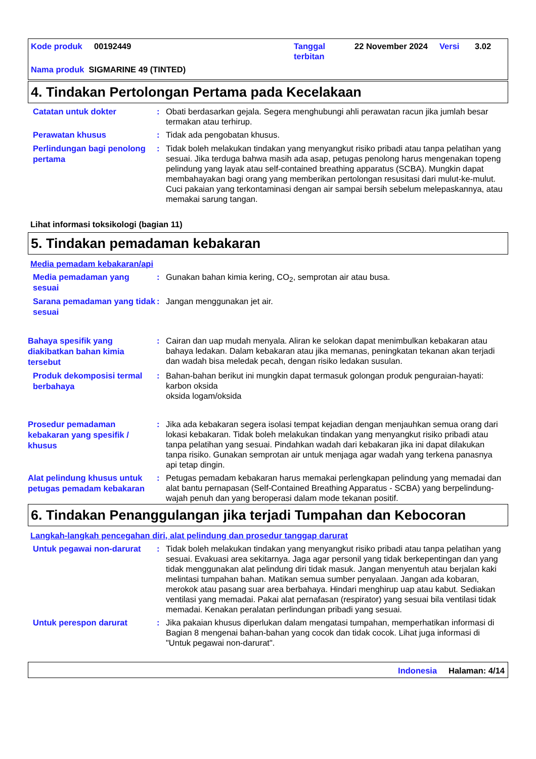Kode produk 00192449 Tanggal
terbitan
22 November 2024 Versi 3.02
Nama produk SIGMARINE 49 (TINTED)
4. Tindakan Pertolongan Pertama pada Kecelakaan
Catatan untuk dokter
: Obati berdasarkan gejala. Segera menghubungi ahli perawatan racun jika jumlah besar termakan atau terhirup.
Perawatan khusus
: Tidak ada pengobatan khusus.
Perlindungan bagi penolong pertama
: Tidak boleh melakukan tindakan yang menyangkut risiko pribadi atau tanpa pelatihan yang sesuai. Jika terduga bahwa masih ada asap, petugas penolong harus mengenakan topeng pelindung yang layak atau self-contained breathing apparatus (SCBA). Mungkin dapat membahayakan bagi orang yang memberikan pertolongan resusitasi dari mulut-ke-mulut. Cuci pakaian yang terkontaminasi dengan air sampai bersih sebelum melepaskannya, atau memakai sarung tangan.
Lihat informasi toksikologi (bagian 11)
5. Tindakan pemadaman kebakaran
Media pemadam kebakaran/api
Media pemadaman yang sesuai
: Gunakan bahan kimia kering, CO<sub>2</sub>, semprotan air atau busa.
Sarana pemadaman yang tidak sesuai
: Jangan menggunakan jet air.
Bahaya spesifik yang diakibatkan bahan kimia tersebut
: Cairan dan uap mudah menyala. Aliran ke selokan dapat menimbulkan kebakaran atau bahaya ledakan. Dalam kebakaran atau jika memanas, peningkatan tekanan akan terjadi dan wadah bisa meledak pecah, dengan risiko ledakan susulan.
Produk dekomposisi termal berbahaya
: Bahan-bahan berikut ini mungkin dapat termasuk golongan produk penguraian-hayati:
karbon oksida
oksida logam/oksida
Prosedur pemadaman kebakaran yang spesifik / khusus
: Jika ada kebakaran segera isolasi tempat kejadian dengan menjauhkan semua orang dari lokasi kebakaran. Tidak boleh melakukan tindakan yang menyangkut risiko pribadi atau tanpa pelatihan yang sesuai. Pindahkan wadah dari kebakaran jika ini dapat dilakukan tanpa risiko. Gunakan semprotan air untuk menjaga agar wadah yang terkena panasnya api tetap dingin.
Alat pelindung khusus untuk petugas pemadam kebakaran
: Petugas pemadam kebakaran harus memakai perlengkapan pelindung yang memadai dan alat bantu pernapasan (Self-Contained Breathing Apparatus - SCBA) yang berpelindung-wajah penuh dan yang beroperasi dalam mode tekanan positif.
6. Tindakan Penanggulangan jika terjadi Tumpahan dan Kebocoran
Langkah-langkah pencegahan diri, alat pelindung dan prosedur tanggap darurat
Untuk pegawai non-darurat
: Tidak boleh melakukan tindakan yang menyangkut risiko pribadi atau tanpa pelatihan yang sesuai. Evakuasi area sekitarnya. Jaga agar personil yang tidak berkepentingan dan yang tidak menggunakan alat pelindung diri tidak masuk. Jangan menyentuh atau berjalan kaki melintasi tumpahan bahan. Matikan semua sumber penyalaan. Jangan ada kobaran, merokok atau pasang suar area berbahaya. Hindari menghirup uap atau kabut. Sediakan ventilasi yang memadai. Pakai alat pernafasan (respirator) yang sesuai bila ventilasi tidak memadai. Kenakan peralatan perlindungan pribadi yang sesuai.
Untuk perespon darurat
: Jika pakaian khusus diperlukan dalam mengatasi tumpahan, memperhatikan informasi di Bagian 8 mengenai bahan-bahan yang cocok dan tidak cocok. Lihat juga informasi di "Untuk pegawai non-darurat".
Indonesia Halaman: 4/14